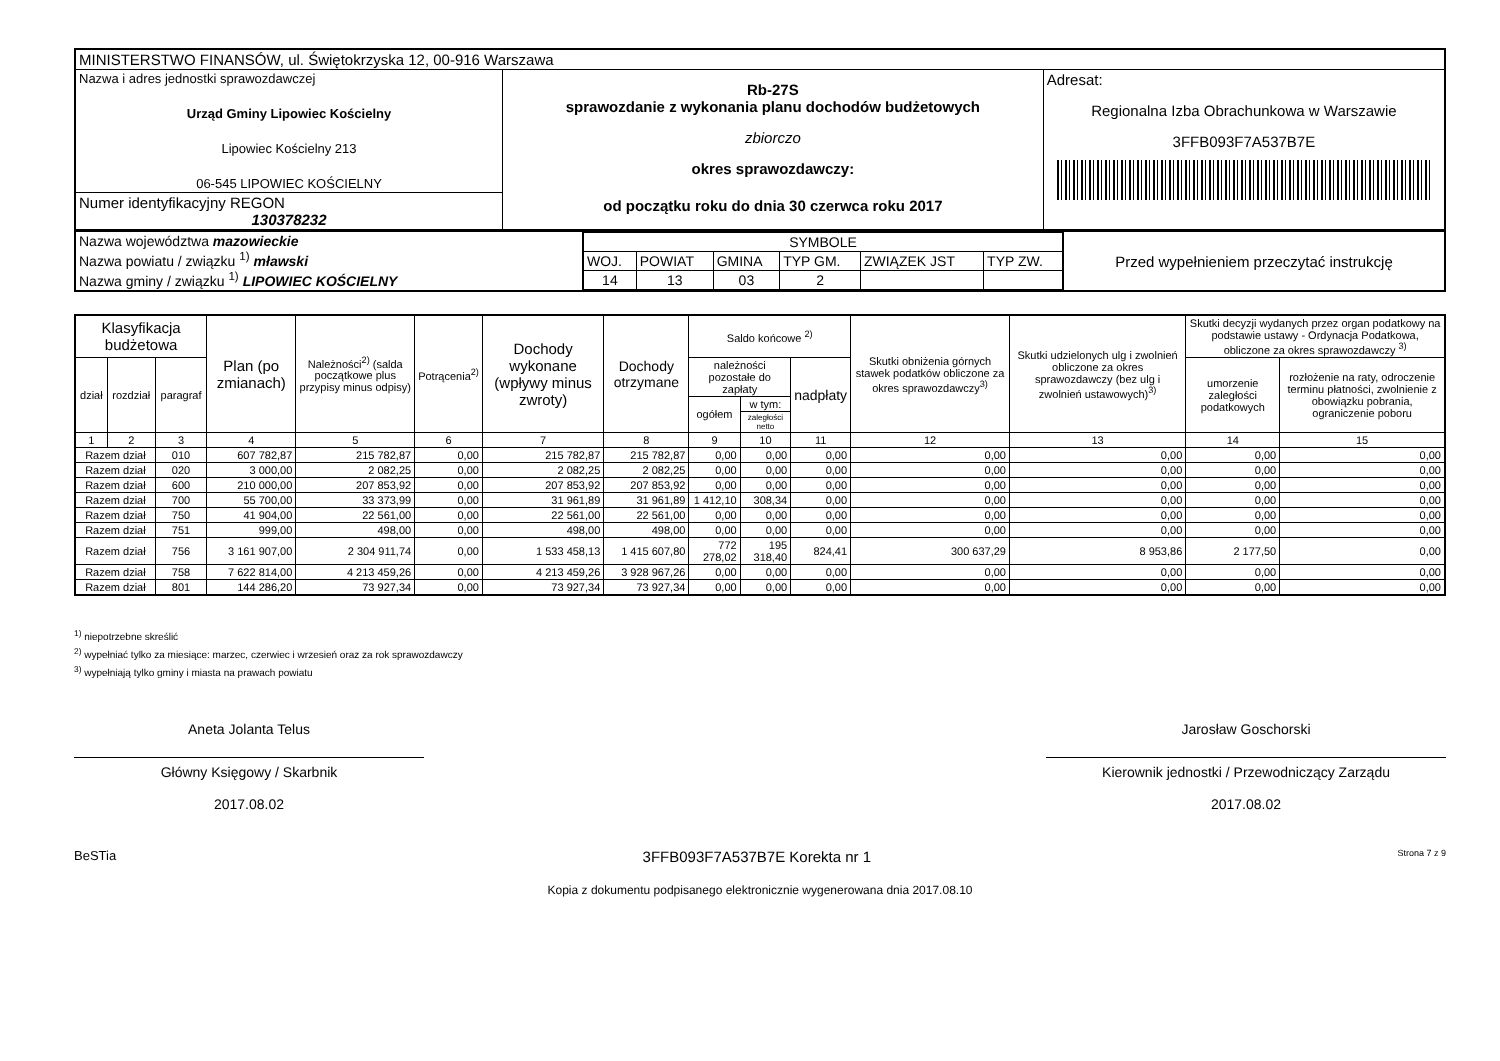| MINISTERSTWO FINANSÓW, ul. Świętokrzyska 12, 00-916 Warszawa | | |
| Nazwa i adres jednostki sprawozdawczej Urząd Gminy Lipowiec Kościelny Lipowiec Kościelny 213 06-545 LIPOWIEC KOŚCIELNY | Rb-27S sprawozdanie z wykonania planu dochodów budżetowych zbiorczo okres sprawozdawczy: od początku roku do dnia 30 czerwca roku 2017 | Adresat: Regionalna Izba Obrachunkowa w Warszawie 3FFB093F7A537B7E |
| Numer identyfikacyjny REGON 130378232 | | |
| Nazwa województwa mazowieckie Nazwa powiatu / związku <sup>1)</sup> mławski Nazwa gminy / związku <sup>1)</sup> LIPOWIEC KOŚCIELNY | / SYMBOLE / / / / / / / WOJ. / POWIAT / GMINA / TYP GM. / ZWIĄZEK JST / TYP ZW. / / 14 / 13 / 03 / 2 / / / | Przed wypełnieniem przeczytać instrukcję |
| Klasyfikacja budżetowa | | | Plan (po zmianach) | Należności<sup>2)</sup> (salda początkowe plus przypisy minus odpisy) | Potrącenia<sup>2)</sup> | Dochody wykonane (wpływy minus zwroty) | Dochody otrzymane | Saldo końcowe <sup>2)</sup> | | | Skutki obniżenia górnych stawek podatków obliczone za okres sprawozdawczy<sup>3)</sup> | Skutki udzielonych ulg i zwolnień obliczone za okres sprawozdawczy (bez ulg i zwolnień ustawowych)<sup>3)</sup> | Skutki decyzji wydanych przez organ podatkowy na podstawie ustawy - Ordynacja Podatkowa, obliczone za okres sprawozdawczy <sup>3)</sup> | |
| --- | --- | --- | --- | --- | --- | --- | --- | --- | --- | --- | --- | --- | --- | --- |
| dział | rozdział | paragraf | | | | | | należności pozostałe do zapłaty | | nadpłaty | | | umorzenie zaległości podatkowych | rozłożenie na raty, odroczenie terminu płatności, zwolnienie z obowiązku pobrania, ograniczenie poboru |
| | | | | | | | | ogółem | w tym: | | | | | |
| | | | | | | | | | zaległości netto | | | | | |
| 1 | 2 | 3 | 4 | 5 | 6 | 7 | 8 | 9 | 10 | 11 | 12 | 13 | 14 | 15 |
| Razem dział | | 010 | 607 782,87 | 215 782,87 | 0,00 | 215 782,87 | 215 782,87 | 0,00 | 0,00 | 0,00 | 0,00 | 0,00 | 0,00 | 0,00 |
| Razem dział | | 020 | 3 000,00 | 2 082,25 | 0,00 | 2 082,25 | 2 082,25 | 0,00 | 0,00 | 0,00 | 0,00 | 0,00 | 0,00 | 0,00 |
| Razem dział | | 600 | 210 000,00 | 207 853,92 | 0,00 | 207 853,92 | 207 853,92 | 0,00 | 0,00 | 0,00 | 0,00 | 0,00 | 0,00 | 0,00 |
| Razem dział | | 700 | 55 700,00 | 33 373,99 | 0,00 | 31 961,89 | 31 961,89 | 1 412,10 | 308,34 | 0,00 | 0,00 | 0,00 | 0,00 | 0,00 |
| Razem dział | | 750 | 41 904,00 | 22 561,00 | 0,00 | 22 561,00 | 22 561,00 | 0,00 | 0,00 | 0,00 | 0,00 | 0,00 | 0,00 | 0,00 |
| Razem dział | | 751 | 999,00 | 498,00 | 0,00 | 498,00 | 498,00 | 0,00 | 0,00 | 0,00 | 0,00 | 0,00 | 0,00 | 0,00 |
| Razem dział | | 756 | 3 161 907,00 | 2 304 911,74 | 0,00 | 1 533 458,13 | 1 415 607,80 | 772 278,02 | 195 318,40 | 824,41 | 300 637,29 | 8 953,86 | 2 177,50 | 0,00 |
| Razem dział | | 758 | 7 622 814,00 | 4 213 459,26 | 0,00 | 4 213 459,26 | 3 928 967,26 | 0,00 | 0,00 | 0,00 | 0,00 | 0,00 | 0,00 | 0,00 |
| Razem dział | | 801 | 144 286,20 | 73 927,34 | 0,00 | 73 927,34 | 73 927,34 | 0,00 | 0,00 | 0,00 | 0,00 | 0,00 | 0,00 | 0,00 |
<sup>1)</sup> niepotrzebne skreślić
<sup>2)</sup> wypełniać tylko za miesiące: marzec, czerwiec i wrzesień oraz za rok sprawozdawczy
<sup>3)</sup> wypełniają tylko gminy i miasta na prawach powiatu
Aneta Jolanta Telus
Główny Księgowy / Skarbnik
2017.08.02
Jarosław Goschorski
Kierownik jednostki / Przewodniczący Zarządu
2017.08.02
BeSTia 3FFB093F7A537B7E Korekta nr 1 Strona 7 z 9
Kopia z dokumentu podpisanego elektronicznie wygenerowana dnia 2017.08.10